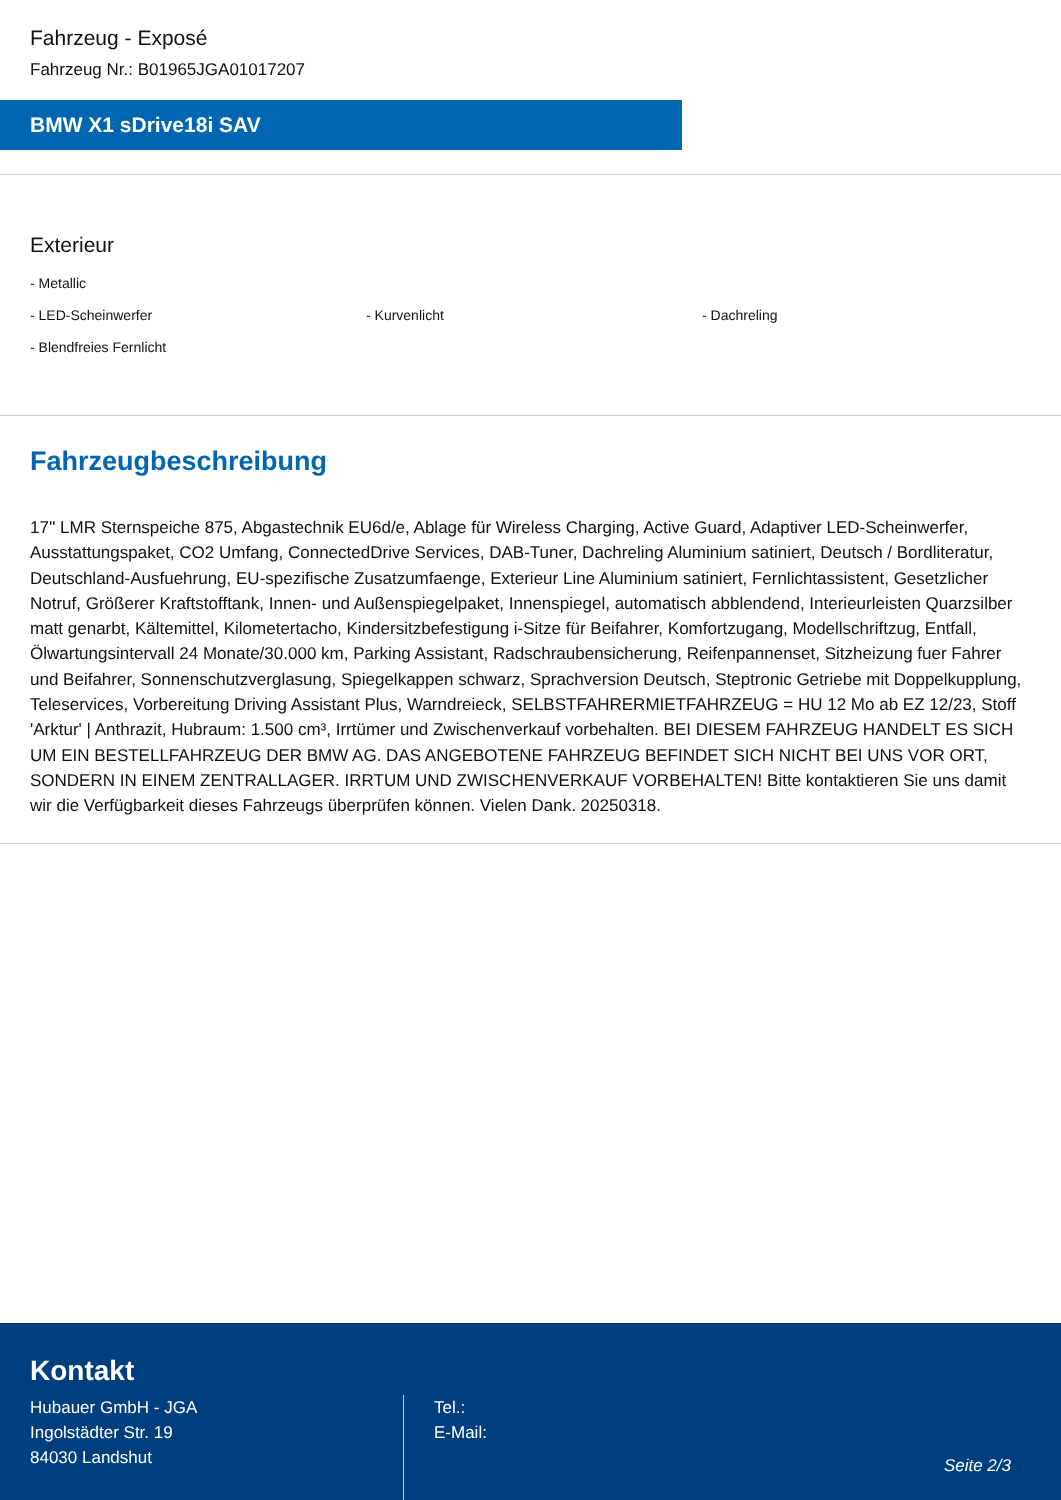Fahrzeug - Exposé
Fahrzeug Nr.: B01965JGA01017207
BMW X1 sDrive18i SAV
Exterieur
- Metallic
- LED-Scheinwerfer
- Kurvenlicht
- Dachreling
- Blendfreies Fernlicht
Fahrzeugbeschreibung
17'' LMR Sternspeiche 875, Abgastechnik EU6d/e, Ablage für Wireless Charging, Active Guard, Adaptiver LED-Scheinwerfer, Ausstattungspaket, CO2 Umfang, ConnectedDrive Services, DAB-Tuner, Dachreling Aluminium satiniert, Deutsch / Bordliteratur, Deutschland-Ausfuehrung, EU-spezifische Zusatzumfaenge, Exterieur Line Aluminium satiniert, Fernlichtassistent, Gesetzlicher Notruf, Größerer Kraftstofftank, Innen- und Außenspiegelpaket, Innenspiegel, automatisch abblendend, Interieurleisten Quarzsilber matt genarbt, Kältemittel, Kilometertacho, Kindersitzbefestigung i-Sitze für Beifahrer, Komfortzugang, Modellschriftzug, Entfall, Ölwartungsintervall 24 Monate/30.000 km, Parking Assistant, Radschraubensicherung, Reifenpannenset, Sitzheizung fuer Fahrer und Beifahrer, Sonnenschutzverglasung, Spiegelkappen schwarz, Sprachversion Deutsch, Steptronic Getriebe mit Doppelkupplung, Teleservices, Vorbereitung Driving Assistant Plus, Warndreieck, SELBSTFAHRERMIETFAHRZEUG = HU 12 Mo ab EZ 12/23, Stoff 'Arktur' | Anthrazit, Hubraum: 1.500 cm³, Irrtümer und Zwischenverkauf vorbehalten. BEI DIESEM FAHRZEUG HANDELT ES SICH UM EIN BESTELLFAHRZEUG DER BMW AG. DAS ANGEBOTENE FAHRZEUG BEFINDET SICH NICHT BEI UNS VOR ORT, SONDERN IN EINEM ZENTRALLAGER. IRRTUM UND ZWISCHENVERKAUF VORBEHALTEN! Bitte kontaktieren Sie uns damit wir die Verfügbarkeit dieses Fahrzeugs überprüfen können. Vielen Dank. 20250318.
Kontakt
Hubauer GmbH - JGA
Ingolstädter Str. 19
84030 Landshut
Tel.:
E-Mail:
Seite 2/3